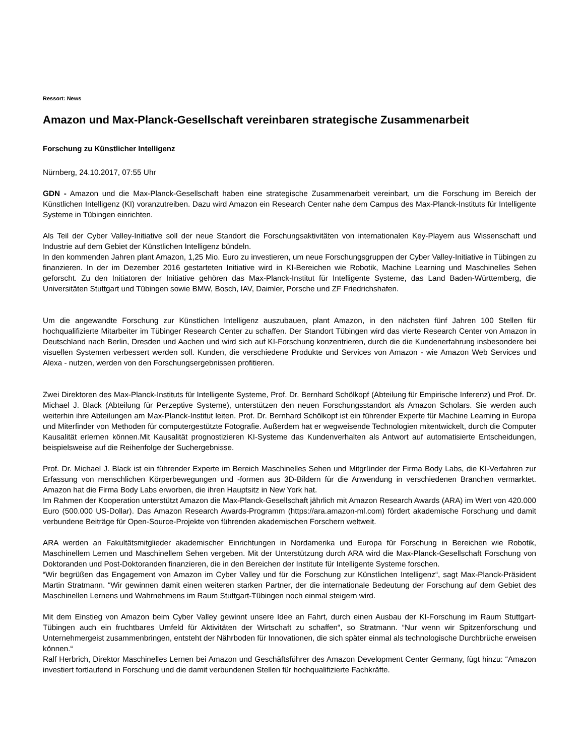Ressort: News
Amazon und Max-Planck-Gesellschaft vereinbaren strategische Zusammenarbeit
Forschung zu Künstlicher Intelligenz
Nürnberg, 24.10.2017, 07:55 Uhr
GDN - Amazon und die Max-Planck-Gesellschaft haben eine strategische Zusammenarbeit vereinbart, um die Forschung im Bereich der Künstlichen Intelligenz (KI) voranzutreiben. Dazu wird Amazon ein Research Center nahe dem Campus des Max-Planck-Instituts für Intelligente Systeme in Tübingen einrichten.
Als Teil der Cyber Valley-Initiative soll der neue Standort die Forschungsaktivitäten von internationalen Key-Playern aus Wissenschaft und Industrie auf dem Gebiet der Künstlichen Intelligenz bündeln.
In den kommenden Jahren plant Amazon, 1,25 Mio. Euro zu investieren, um neue Forschungsgruppen der Cyber Valley-Initiative in Tübingen zu finanzieren. In der im Dezember 2016 gestarteten Initiative wird in KI-Bereichen wie Robotik, Machine Learning und Maschinelles Sehen geforscht. Zu den Initiatoren der Initiative gehören das Max-Planck-Institut für Intelligente Systeme, das Land Baden-Württemberg, die Universitäten Stuttgart und Tübingen sowie BMW, Bosch, IAV, Daimler, Porsche und ZF Friedrichshafen.
Um die angewandte Forschung zur Künstlichen Intelligenz auszubauen, plant Amazon, in den nächsten fünf Jahren 100 Stellen für hochqualifizierte Mitarbeiter im Tübinger Research Center zu schaffen. Der Standort Tübingen wird das vierte Research Center von Amazon in Deutschland nach Berlin, Dresden und Aachen und wird sich auf KI-Forschung konzentrieren, durch die die Kundenerfahrung insbesondere bei visuellen Systemen verbessert werden soll. Kunden, die verschiedene Produkte und Services von Amazon - wie Amazon Web Services und Alexa - nutzen, werden von den Forschungsergebnissen profitieren.
Zwei Direktoren des Max-Planck-Instituts für Intelligente Systeme, Prof. Dr. Bernhard Schölkopf (Abteilung für Empirische Inferenz) und Prof. Dr. Michael J. Black (Abteilung für Perzeptive Systeme), unterstützen den neuen Forschungsstandort als Amazon Scholars. Sie werden auch weiterhin ihre Abteilungen am Max-Planck-Institut leiten. Prof. Dr. Bernhard Schölkopf ist ein führender Experte für Machine Learning in Europa und Miterfinder von Methoden für computergestützte Fotografie. Außerdem hat er wegweisende Technologien mitentwickelt, durch die Computer Kausalität erlernen können.Mit Kausalität prognostizieren KI-Systeme das Kundenverhalten als Antwort auf automatisierte Entscheidungen, beispielsweise auf die Reihenfolge der Suchergebnisse.
Prof. Dr. Michael J. Black ist ein führender Experte im Bereich Maschinelles Sehen und Mitgründer der Firma Body Labs, die KI-Verfahren zur Erfassung von menschlichen Körperbewegungen und -formen aus 3D-Bildern für die Anwendung in verschiedenen Branchen vermarktet. Amazon hat die Firma Body Labs erworben, die ihren Hauptsitz in New York hat.
Im Rahmen der Kooperation unterstützt Amazon die Max-Planck-Gesellschaft jährlich mit Amazon Research Awards (ARA) im Wert von 420.000 Euro (500.000 US-Dollar). Das Amazon Research Awards-Programm (https://ara.amazon-ml.com) fördert akademische Forschung und damit verbundene Beiträge für Open-Source-Projekte von führenden akademischen Forschern weltweit.
ARA werden an Fakultätsmitglieder akademischer Einrichtungen in Nordamerika und Europa für Forschung in Bereichen wie Robotik, Maschinellem Lernen und Maschinellem Sehen vergeben. Mit der Unterstützung durch ARA wird die Max-Planck-Gesellschaft Forschung von Doktoranden und Post-Doktoranden finanzieren, die in den Bereichen der Institute für Intelligente Systeme forschen.
“Wir begrüßen das Engagement von Amazon im Cyber Valley und für die Forschung zur Künstlichen Intelligenz“, sagt Max-Planck-Präsident Martin Stratmann. “Wir gewinnen damit einen weiteren starken Partner, der die internationale Bedeutung der Forschung auf dem Gebiet des Maschinellen Lernens und Wahrnehmens im Raum Stuttgart-Tübingen noch einmal steigern wird.
Mit dem Einstieg von Amazon beim Cyber Valley gewinnt unsere Idee an Fahrt, durch einen Ausbau der KI-Forschung im Raum Stuttgart-Tübingen auch ein fruchtbares Umfeld für Aktivitäten der Wirtschaft zu schaffen“, so Stratmann. “Nur wenn wir Spitzenforschung und Unternehmergeist zusammenbringen, entsteht der Nährboden für Innovationen, die sich später einmal als technologische Durchbrüche erweisen können.“
Ralf Herbrich, Direktor Maschinelles Lernen bei Amazon und Geschäftsführer des Amazon Development Center Germany, fügt hinzu: “Amazon investiert fortlaufend in Forschung und die damit verbundenen Stellen für hochqualifizierte Fachkräfte.